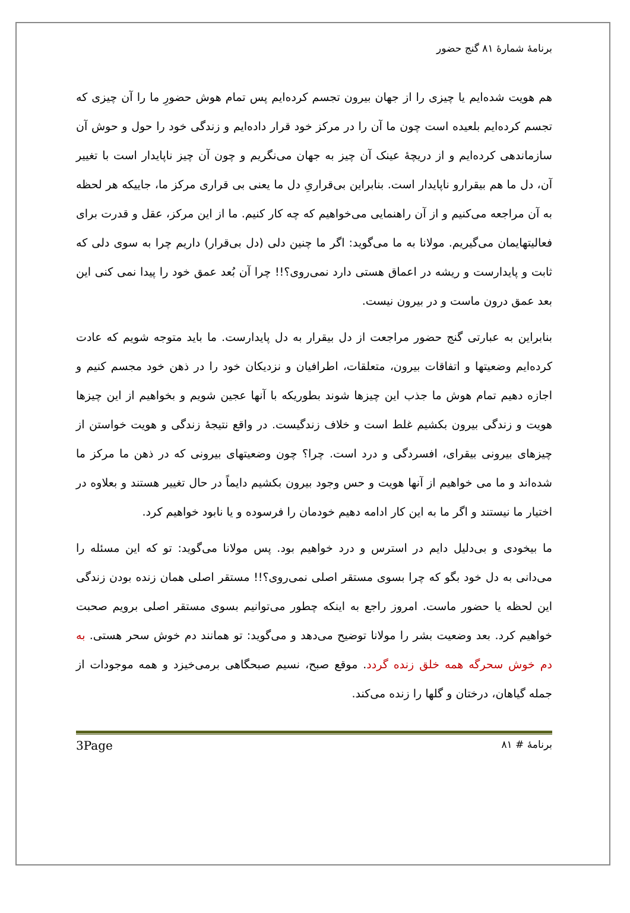برنامهٔ شمارهٔ ۸۱ گنج حضور
هم هویت شده‌ایم یا چیزی را از جهان بیرون تجسم کرده‌ایم پس تمام هوش حضورِ ما را آن چیزی که تجسم کرده‌ایم بلعیده است چون ما آن را در مرکز خود قرار داده‌ایم و زندگی خود را حول و حوش آن سازماندهی کرده‌ایم و از دریچهٔ عینک آن چیز به جهان می‌نگریم و چون آن چیز ناپایدار است با تغییر آن، دل ما هم بیقرارو ناپایدار است. بنابراین بی‌قراریِ دل ما یعنی بی قراری مرکز ما، جاییکه هر لحظه به آن مراجعه می‌کنیم و از آن راهنمایی می‌خواهیم که چه کار کنیم. ما از این مرکز، عقل و قدرت برای فعالیتهایمان می‌گیریم. مولانا به ما می‌گوید: اگر ما چنین دلی (دل بی‌قرار) داریم چرا به سوی دلی که ثابت و پایدارست و ریشه در اعماق هستی دارد نمی‌روی؟!! چرا آن بُعد عمق خود را پیدا نمی کنی این بعد عمق درون ماست و در بیرون نیست.
بنابراین به عبارتی گنج حضور مراجعت از دل بیقرار به دل پایدارست. ما باید متوجه شویم که عادت کرده‌ایم وضعیتها و اتفاقات بیرون، متعلقات، اطرافیان و نزدیکان خود را در ذهن خود مجسم کنیم و اجازه دهیم تمام هوش ما جذب این چیزها شوند بطوریکه با آنها عجین شویم و بخواهیم از این چیزها هویت و زندگی بیرون بکشیم غلط است و خلاف زندگیست. در واقع نتیجهٔ زندگی و هویت خواستن از چیزهای بیرونی بیقرای، افسردگی و درد است. چرا؟ چون وضعیتهای بیرونی که در ذهن ما مرکز ما شده‌اند و ما می خواهیم از آنها هویت و حس وجود بیرون بکشیم دایماً در حال تغییر هستند و بعلاوه در اختیار ما نیستند و اگر ما به این کار ادامه دهیم خودمان را فرسوده و یا نابود خواهیم کرد.
ما بیخودی و بی‌دلیل دایم در استرس و درد خواهیم بود. پس مولانا می‌گوید: تو که این مسئله را می‌دانی به دل خود بگو که چرا بسوی مستقر اصلی نمی‌روی؟!! مستقر اصلی همان زنده بودن زندگی این لحظه یا حضور ماست. امروز راجع به اینکه چطور می‌توانیم بسوی مستقر اصلی برویم صحبت خواهیم کرد. بعد وضعیت بشر را مولانا توضیح می‌دهد و می‌گوید: تو همانند دم خوش سحر هستی. به دم خوش سحرگه همه خلق زنده گردد. موقع صبح، نسیم صبحگاهی برمی‌خیزد و همه موجودات از جمله گیاهان، درختان و گلها را زنده می‌کند.
برنامهٔ # ۸۱ 3Page